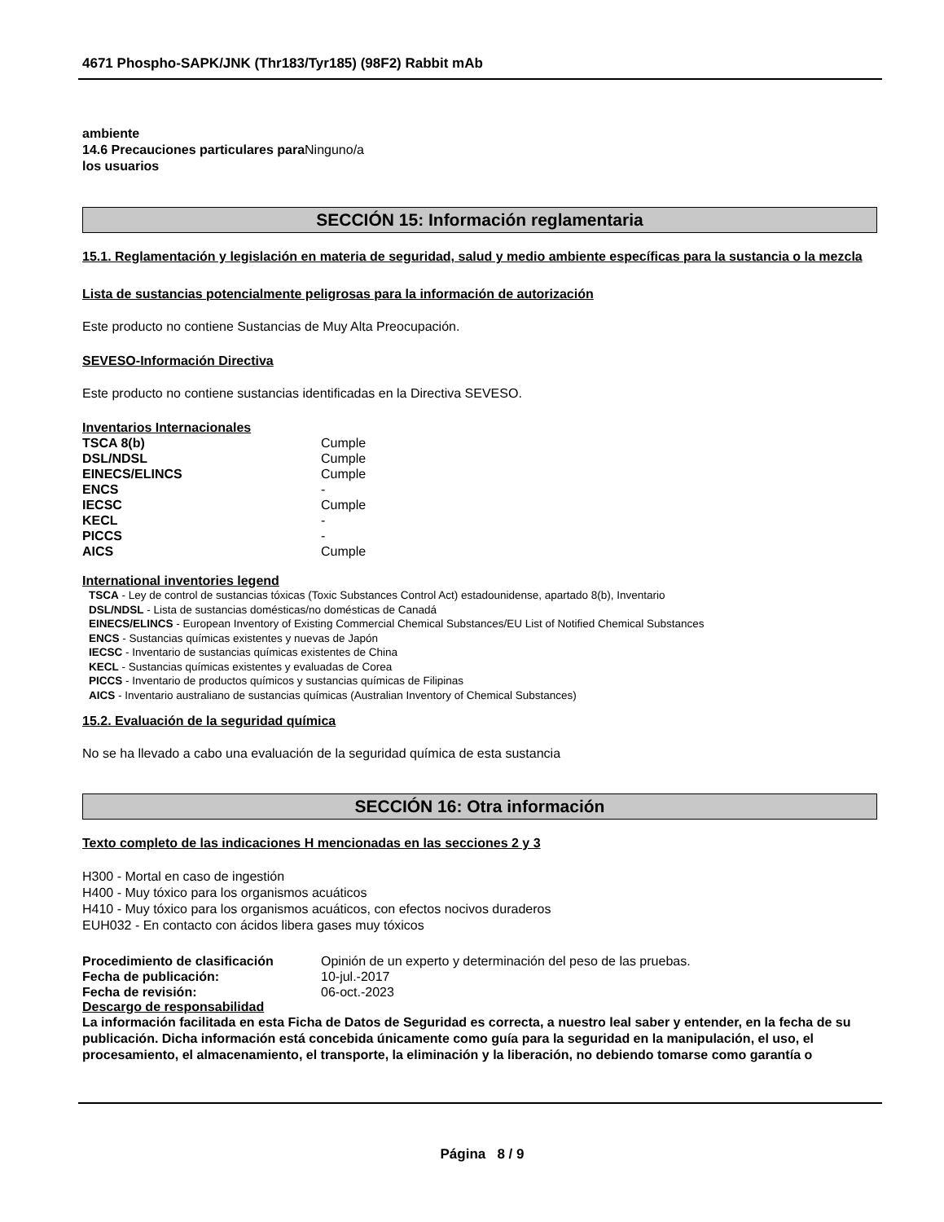4671 Phospho-SAPK/JNK (Thr183/Tyr185) (98F2) Rabbit mAb
ambiente
14.6 Precauciones particulares para Ninguno/a
los usuarios
SECCIÓN 15: Información reglamentaria
15.1. Reglamentación y legislación en materia de seguridad, salud y medio ambiente específicas para la sustancia o la mezcla
Lista de sustancias potencialmente peligrosas para la información de autorización
Este producto no contiene Sustancias de Muy Alta Preocupación.
SEVESO-Información Directiva
Este producto no contiene sustancias identificadas en la Directiva SEVESO.
Inventarios Internacionales
| TSCA 8(b) | Cumple |
| DSL/NDSL | Cumple |
| EINECS/ELINCS | Cumple |
| ENCS | - |
| IECSC | Cumple |
| KECL | - |
| PICCS | - |
| AICS | Cumple |
International inventories legend
TSCA - Ley de control de sustancias tóxicas (Toxic Substances Control Act) estadounidense, apartado 8(b), Inventario
DSL/NDSL - Lista de sustancias domésticas/no domésticas de Canadá
EINECS/ELINCS - European Inventory of Existing Commercial Chemical Substances/EU List of Notified Chemical Substances
ENCS - Sustancias químicas existentes y nuevas de Japón
IECSC - Inventario de sustancias químicas existentes de China
KECL - Sustancias químicas existentes y evaluadas de Corea
PICCS - Inventario de productos químicos y sustancias químicas de Filipinas
AICS - Inventario australiano de sustancias químicas (Australian Inventory of Chemical Substances)
15.2. Evaluación de la seguridad química
No se ha llevado a cabo una evaluación de la seguridad química de esta sustancia
SECCIÓN 16: Otra información
Texto completo de las indicaciones H mencionadas en las secciones 2 y 3
H300 - Mortal en caso de ingestión
H400 - Muy tóxico para los organismos acuáticos
H410 - Muy tóxico para los organismos acuáticos, con efectos nocivos duraderos
EUH032 - En contacto con ácidos libera gases muy tóxicos
| Procedimiento de clasificación | Opinión de un experto y determinación del peso de las pruebas. |
| Fecha de publicación: | 10-jul.-2017 |
| Fecha de revisión: | 06-oct.-2023 |
Descargo de responsabilidad
La información facilitada en esta Ficha de Datos de Seguridad es correcta, a nuestro leal saber y entender, en la fecha de su publicación. Dicha información está concebida únicamente como guía para la seguridad en la manipulación, el uso, el procesamiento, el almacenamiento, el transporte, la eliminación y la liberación, no debiendo tomarse como garantía o
Página 8 / 9